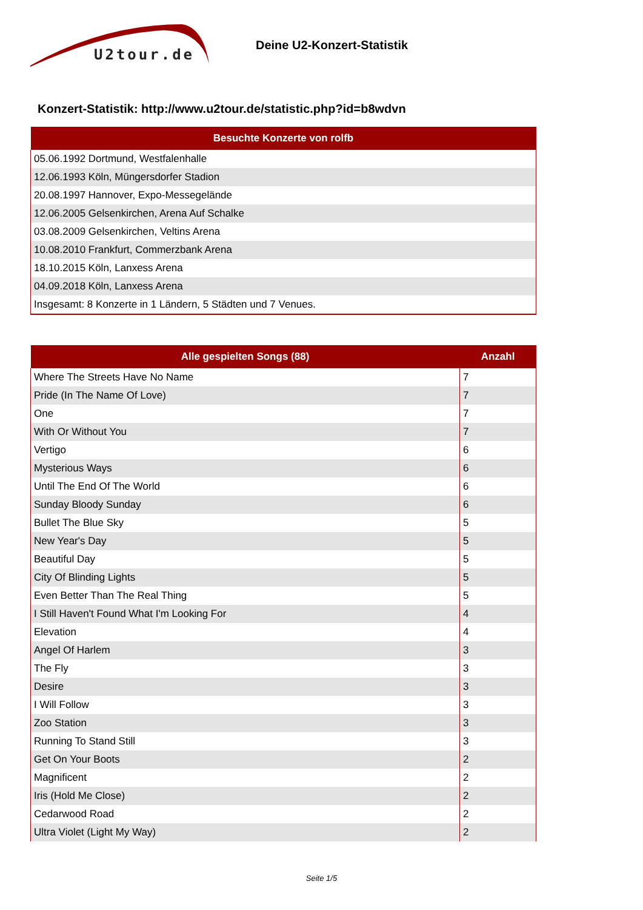U2tour.de
Deine U2-Konzert-Statistik
Konzert-Statistik: http://www.u2tour.de/statistic.php?id=b8wdvn
| Besuchte Konzerte von rolfb |
| --- |
| 05.06.1992 Dortmund, Westfalenhalle |
| 12.06.1993 Köln, Müngersdorfer Stadion |
| 20.08.1997 Hannover, Expo-Messegelände |
| 12.06.2005 Gelsenkirchen, Arena Auf Schalke |
| 03.08.2009 Gelsenkirchen, Veltins Arena |
| 10.08.2010 Frankfurt, Commerzbank Arena |
| 18.10.2015 Köln, Lanxess Arena |
| 04.09.2018 Köln, Lanxess Arena |
| Insgesamt: 8 Konzerte in 1 Ländern, 5 Städten und 7 Venues. |
| Alle gespielten Songs (88) | Anzahl |
| --- | --- |
| Where The Streets Have No Name | 7 |
| Pride (In The Name Of Love) | 7 |
| One | 7 |
| With Or Without You | 7 |
| Vertigo | 6 |
| Mysterious Ways | 6 |
| Until The End Of The World | 6 |
| Sunday Bloody Sunday | 6 |
| Bullet The Blue Sky | 5 |
| New Year's Day | 5 |
| Beautiful Day | 5 |
| City Of Blinding Lights | 5 |
| Even Better Than The Real Thing | 5 |
| I Still Haven't Found What I'm Looking For | 4 |
| Elevation | 4 |
| Angel Of Harlem | 3 |
| The Fly | 3 |
| Desire | 3 |
| I Will Follow | 3 |
| Zoo Station | 3 |
| Running To Stand Still | 3 |
| Get On Your Boots | 2 |
| Magnificent | 2 |
| Iris (Hold Me Close) | 2 |
| Cedarwood Road | 2 |
| Ultra Violet (Light My Way) | 2 |
Seite 1/5